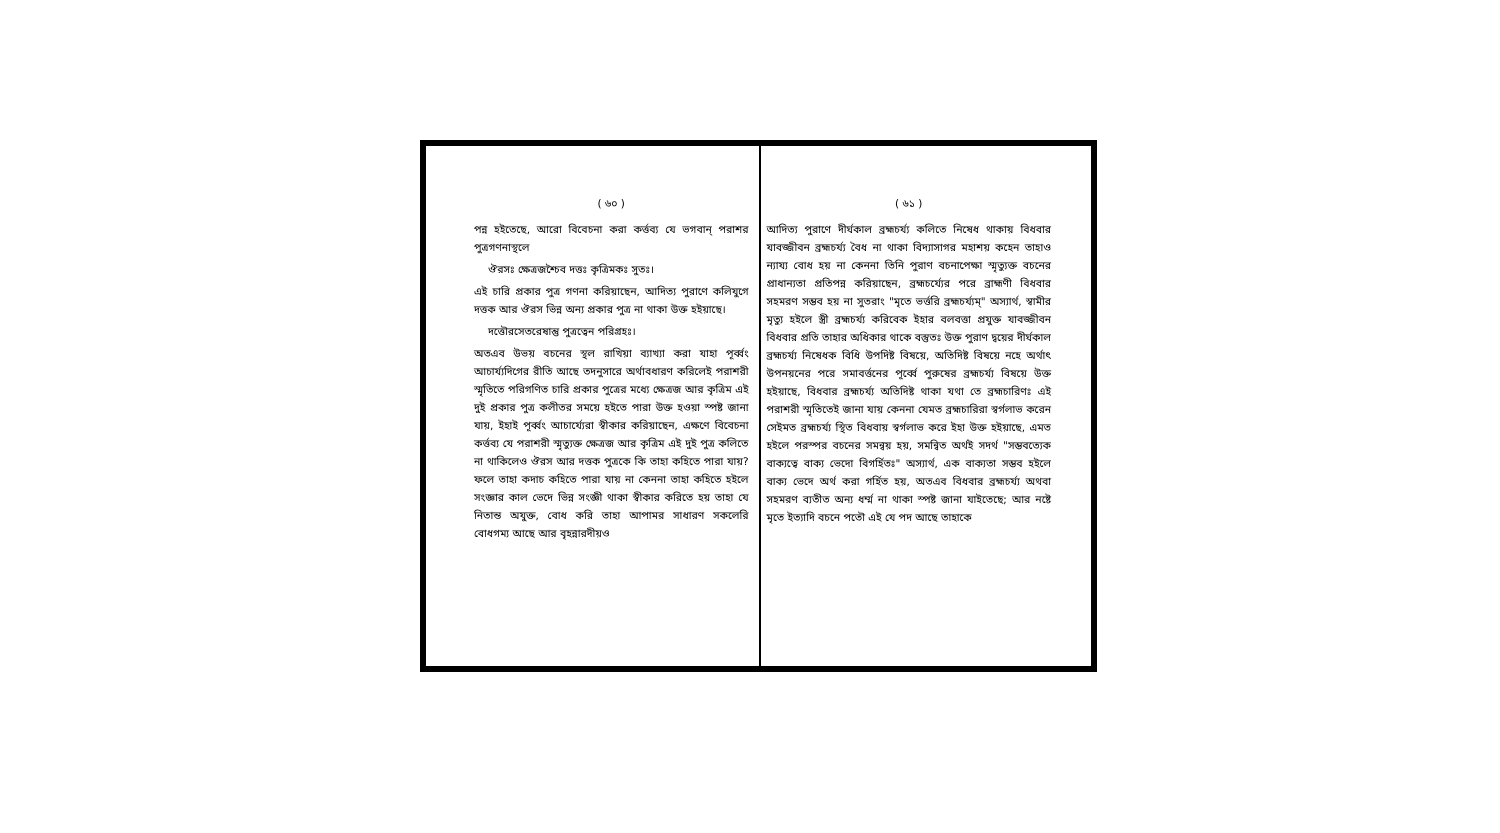( ৬০ )
পন্ন হইতেছে, আরো বিবেচনা করা কর্ত্তব্য যে ভগবান্ পরাশর পুত্রগণনাস্থলে
ঔরসঃ ক্ষেত্রজশ্চৈব দত্তঃ কৃত্রিমকঃ সুতঃ।
এই চারি প্রকার পুত্র গণনা করিয়াছেন, আদিত্য পুরাণে কলিযুগে দত্তক আর ঔরস ভিন্ন অন্য প্রকার পুত্র না থাকা উক্ত হইয়াছে।
দত্তৌরসেতরেষান্তু পুত্রত্বেন পরিগ্রহঃ।
অতএব উভয় বচনের স্থল রাখিয়া ব্যাখ্যা করা যাহা পূর্ব্বং আচার্য্যদিগের রীতি আছে তদনুসারে অর্থাবধারণ করিলেই পরাশরী স্মৃতিতে পরিগণিত চারি প্রকার পুত্রের মধ্যে ক্ষেত্রজ আর কৃত্রিম এই দুই প্রকার পুত্র কলীতর সময়ে হইতে পারা উক্ত হওয়া স্পষ্ট জানা যায়, ইহাই পূর্ব্বং আচার্য্যেরা স্বীকার করিয়াছেন, এক্ষণে বিবেচনা কর্ত্তব্য যে পরাশরী স্মৃত্যুক্ত ক্ষেত্রজ আর কৃত্রিম এই দুই পুত্র কলিতে না থাকিলেও ঔরস আর দত্তক পুত্রকে কি তাহা কহিতে পারা যায়? ফলে তাহা কদাচ কহিতে পারা যায় না কেননা তাহা কহিতে হইলে সংজ্ঞার কাল ভেদে ভিন্ন সংজ্ঞী থাকা স্বীকার করিতে হয় তাহা যে নিতান্ত অযুক্ত, বোধ করি তাহা আপামর সাধারণ সকলেরি বোধগম্য আছে আর বৃহন্নারদীয়ও
( ৬১ )
আদিত্য পুরাণে দীর্ঘকাল ব্রহ্মচর্য্য কলিতে নিষেধ থাকায় বিধবার যাবজ্জীবন ব্রহ্মচর্য্য বৈধ না থাকা বিদ্যাসাগর মহাশয় কহেন তাহাও ন্যায্য বোধ হয় না কেননা তিনি পুরাণ বচনাপেক্ষা স্মৃত্যুক্ত বচনের প্রাধান্যতা প্রতিপন্ন করিয়াছেন, ব্রহ্মচর্য্যের পরে ব্রাহ্মণী বিধবার সহমরণ সম্ভব হয় না সুতরাং "মৃতে ভর্ত্তরি ব্রহ্মচর্য্যম্" অস্যার্থ, স্বামীর মৃত্যু হইলে স্ত্রী ব্রহ্মচর্য্য করিবেক ইহার বলবত্তা প্রযুক্ত যাবজ্জীবন বিধবার প্রতি তাহার অধিকার থাকে বস্তুতঃ উক্ত পুরাণ দ্বয়ের দীর্ঘকাল ব্রহ্মচর্য্য নিষেধক বিধি উপদিষ্ট বিষয়ে, অতিদিষ্ট বিষয়ে নহে অর্থাৎ উপনয়নের পরে সমাবর্ত্তনের পূর্ব্বে পুরুষের ব্রহ্মচর্য্য বিষয়ে উক্ত হইয়াছে, বিধবার ব্রহ্মচর্য্য অতিদিষ্ট থাকা যথা তে ব্রহ্মচারিণঃ এই পরাশরী স্মৃতিতেই জানা যায় কেননা যেমত ব্রহ্মচারিরা স্বর্গলাভ করেন সেইমত ব্রহ্মচর্য্য স্থিত বিধবায় স্বর্গলাভ করে ইহা উক্ত হইয়াছে, এমত হইলে পরস্পর বচনের সমন্বয় হয়, সমন্বিত অর্থই সদর্থ "সম্ভবত্যেক বাক্যত্বে বাক্য ভেদো বিগর্হিতঃ" অস্যার্থ, এক বাক্যতা সম্ভব হইলে বাক্য ভেদে অর্থ করা গর্হিত হয়, অতএব বিধবার ব্রহ্মচর্য্য অথবা সহমরণ ব্যতীত অন্য ধর্ম্ম না থাকা স্পষ্ট জানা যাইতেছে; আর নষ্টে মৃতে ইত্যাদি বচনে পতৌ এই যে পদ আছে তাহাকে